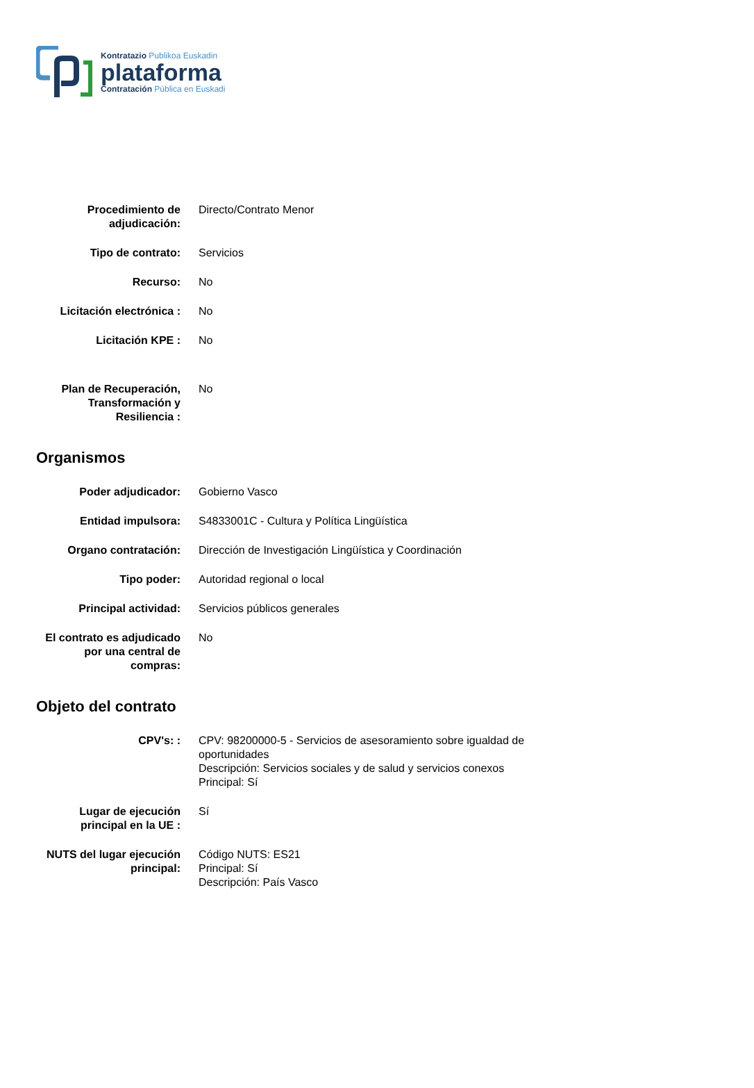Kontratazio Publikoa Euskadin
plataforma
Contratación Pública en Euskadi
| Procedimiento de adjudicación: | Directo/Contrato Menor |
| Tipo de contrato: | Servicios |
| Recurso: | No |
| Licitación electrónica : | No |
| Licitación KPE : | No |
| Plan de Recuperación, Transformación y Resiliencia : | No |
Organismos
| Poder adjudicador: | Gobierno Vasco |
| Entidad impulsora: | S4833001C - Cultura y Política Lingüística |
| Organo contratación: | Dirección de Investigación Lingüística y Coordinación |
| Tipo poder: | Autoridad regional o local |
| Principal actividad: | Servicios públicos generales |
| El contrato es adjudicado por una central de compras: | No |
Objeto del contrato
| CPV's: : | CPV: 98200000-5 - Servicios de asesoramiento sobre igualdad de oportunidades Descripción: Servicios sociales y de salud y servicios conexos Principal: Sí |
| Lugar de ejecución principal en la UE : | Sí |
| NUTS del lugar ejecución principal: | Código NUTS: ES21 Principal: Sí Descripción: País Vasco |